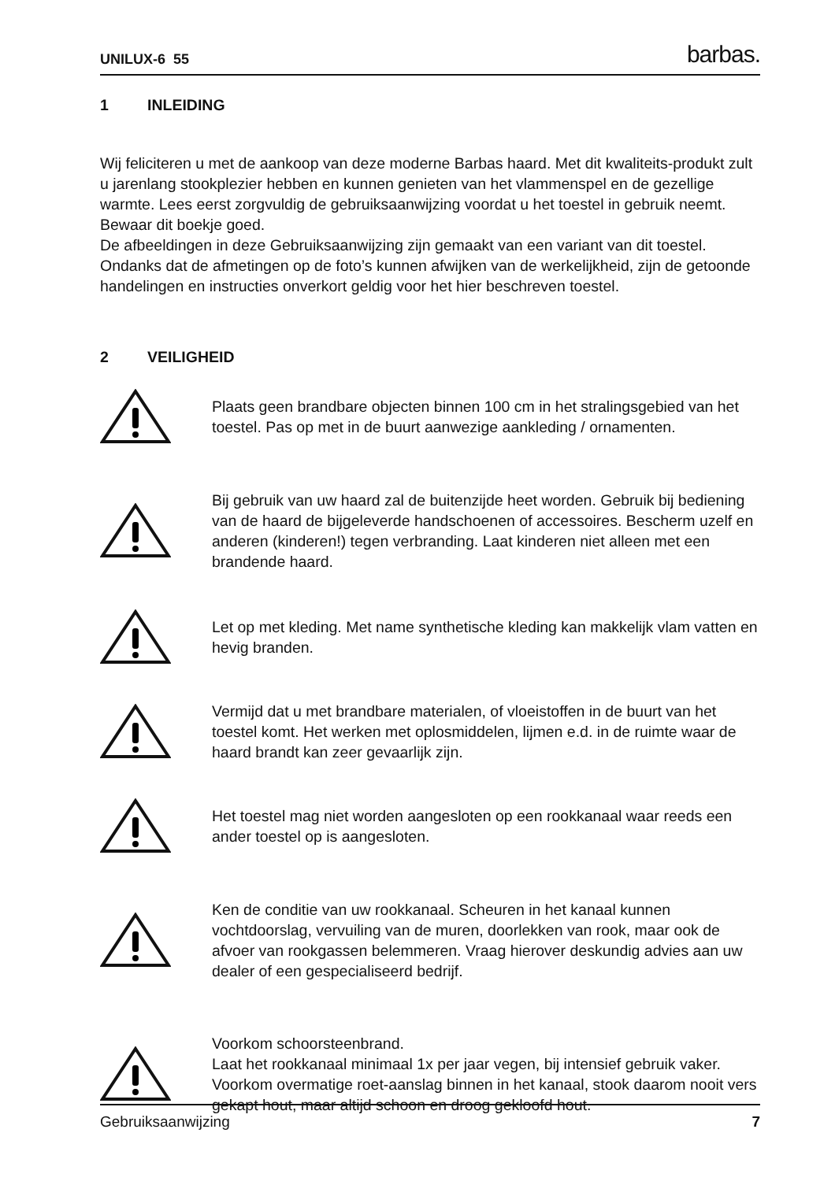UNILUX-6 55 barbas.
1 INLEIDING
Wij feliciteren u met de aankoop van deze moderne Barbas haard. Met dit kwaliteits-produkt zult u jarenlang stookplezier hebben en kunnen genieten van het vlammenspel en de gezellige warmte. Lees eerst zorgvuldig de gebruiksaanwijzing voordat u het toestel in gebruik neemt. Bewaar dit boekje goed.
De afbeeldingen in deze Gebruiksaanwijzing zijn gemaakt van een variant van dit toestel. Ondanks dat de afmetingen op de foto’s kunnen afwijken van de werkelijkheid, zijn de getoonde handelingen en instructies onverkort geldig voor het hier beschreven toestel.
2 VEILIGHEID
Plaats geen brandbare objecten binnen 100 cm in het stralingsgebied van het toestel. Pas op met in de buurt aanwezige aankleding / ornamenten.
Bij gebruik van uw haard zal de buitenzijde heet worden. Gebruik bij bediening van de haard de bijgeleverde handschoenen of accessoires. Bescherm uzelf en anderen (kinderen!) tegen verbranding. Laat kinderen niet alleen met een brandende haard.
Let op met kleding. Met name synthetische kleding kan makkelijk vlam vatten en hevig branden.
Vermijd dat u met brandbare materialen, of vloeistoffen in de buurt van het toestel komt. Het werken met oplosmiddelen, lijmen e.d. in de ruimte waar de haard brandt kan zeer gevaarlijk zijn.
Het toestel mag niet worden aangesloten op een rookkanaal waar reeds een ander toestel op is aangesloten.
Ken de conditie van uw rookkanaal. Scheuren in het kanaal kunnen vochtdoorslag, vervuiling van de muren, doorlekken van rook, maar ook de afvoer van rookgassen belemmeren. Vraag hierover deskundig advies aan uw dealer of een gespecialiseerd bedrijf.
Voorkom schoorsteenbrand.
Laat het rookkanaal minimaal 1x per jaar vegen, bij intensief gebruik vaker. Voorkom overmatige roet-aanslag binnen in het kanaal, stook daarom nooit vers gekapt hout, maar altijd schoon en droog gekloofd hout.
Gebruiksaanwijzing 7